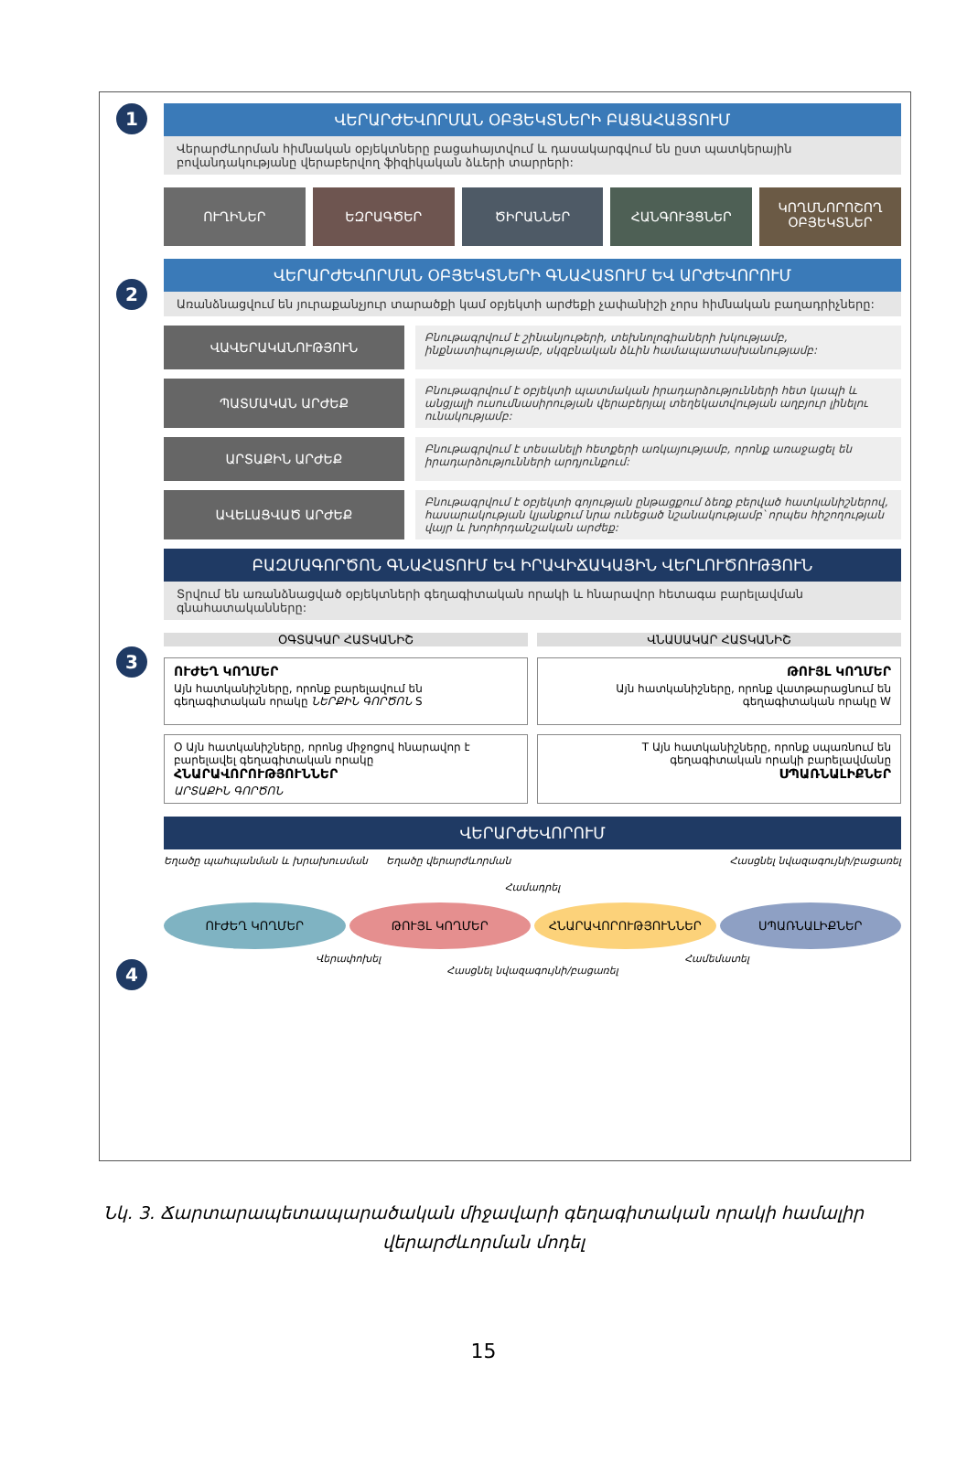1
ՎԵՐԱՐԺԵՎՈՐՄԱՆ ՕԲՅԵԿՏՆԵՐԻ ԲԱՑԱՀԱՅՏՈՒՄ
Վերարժևորման հիմնական օբյեկտները բացահայտվում և դասակարգվում են ըստ պատկերային բովանդակությանը վերաբերվող ֆիզիկական ձևերի տարրերի:
ՈՒՂԻՆԵՐ ԵԶՐԱԳԾԵՐ ԾԻՐԱՆՆԵՐ ՀԱՆԳՈՒՅՑՆԵՐ
ԿՈՂՄՆՈՐՈՇՈՂ ՕԲՅԵԿՏՆԵՐ
2
ՎԵՐԱՐԺԵՎՈՐՄԱՆ ՕԲՅԵԿՏՆԵՐԻ ԳՆԱՀԱՏՈՒՄ ԵՎ ԱՐԺԵՎՈՐՈՒՄ
Առանձնացվում են յուրաքանչյուր տարածքի կամ օբյեկտի արժեքի չափանիշի չորս հիմնական բաղադրիչները:
ՎԱՎԵՐԱԿԱՆՈՒԹՅՈՒՆ
Բնութագրվում է շինանյութերի, տեխնոլոգիաների խկությամբ, ինքնատիպությամբ, սկզբնական ձևին համապատասխանությամբ:
ՊԱՏՄԱԿԱՆ ԱՐԺԵՔ
Բնութագրվում է օբյեկտի պատմական իրադարձությունների հետ կապի և անցյալի ուսումնասիրության վերաբերյալ տեղեկատվության աղբյուր լինելու ունակությամբ:
ԱՐՏԱՔԻՆ ԱՐԺԵՔ
Բնութագրվում է տեսանելի հետքերի առկայությամբ, որոնք առաջացել են իրադարձությունների արդյունքում:
ԱՎԵԼԱՑՎԱԾ ԱՐԺԵՔ
Բնութագրվում է օբյեկտի գոյության ընթացքում ձեռք բերված հատկանիշներով, հասարակության կյանքում նրա ունեցած նշանակությամբ՝ որպես հիշողության վայր և խորհրդանշական արժեք:
3
ԲԱԶՄԱԳՈՐԾՈՆ ԳՆԱՀԱՏՈՒՄ ԵՎ ԻՐԱՎԻՃԱԿԱՅԻՆ ՎԵՐԼՈՒԾՈՒԹՅՈՒՆ
Տրվում են առանձնացված օբյեկտների գեղագիտական որակի և հնարավոր հետագա բարելավման գնահատականները:
ՕԳՏԱԿԱՐ ՀԱՏԿԱՆԻՇ ՎՆԱՍԱԿԱՐ ՀԱՏԿԱՆԻՇ
ՈՒԺԵՂ ԿՈՂՄԵՐ
Այն հատկանիշները, որոնք բարելավում են գեղագիտական որակը ՆԵՐՔԻՆ ԳՈՐԾՈՆ S
ԹՈՒՅԼ ԿՈՂՄԵՐ
Այն հատկանիշները, որոնք վատթարացնում են գեղագիտական որակը W
O Այն հատկանիշները, որոնց միջոցով հնարավոր է բարելավել գեղագիտական որակը
ՀՆԱՐԱՎՈՐՈՒԹՅՈՒՆՆԵՐ
ԱՐՏԱՔԻՆ ԳՈՐԾՈՆ
T Այն հատկանիշները, որոնք սպառնում են գեղագիտական որակի բարելավմանը
ՍՊԱՌՆԱԼԻՔՆԵՐ
4
ՎԵՐԱՐԺԵՎՈՐՈՒՄ
Եղածը պահպանման և խրախուսման Եղածը վերարժևորման Հասցնել նվազագույնի/բացառել
Համադրել
ՈՒԺԵՂ ԿՈՂՄԵՐ ԹՈՒՅԼ ԿՈՂՄԵՐ ՀՆԱՐԱՎՈՐՈՒԹՅՈՒՆՆԵՐ ՍՊԱՌՆԱԼԻՔՆԵՐ
Վերափոխել Համեմատել
Հասցնել նվազագույնի/բացառել
Նկ. 3. Ճարտարապետապարածական միջավարի գեղագիտական որակի համալիր
վերարժևորման մոդել
15